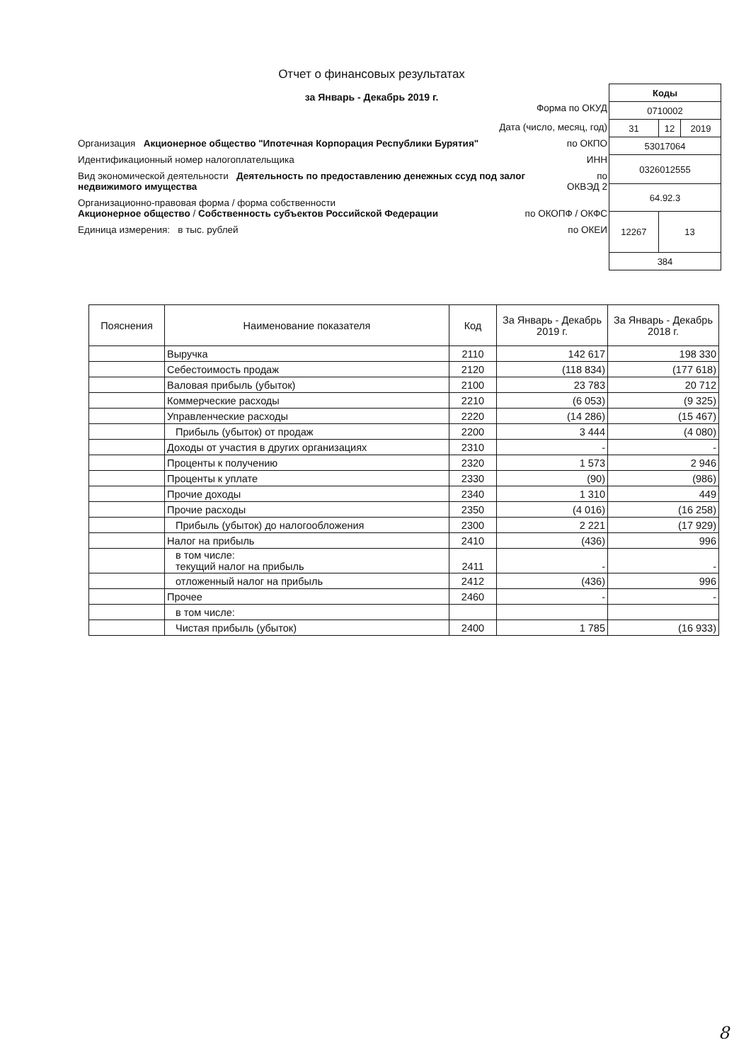Отчет о финансовых результатах
за Январь - Декабрь 2019 г.
Форма по ОКУД
Дата (число, месяц, год)
Организация Акционерное общество "Ипотечная Корпорация Республики Бурятия" по ОКПО
Идентификационный номер налогоплательщика ИНН
Вид экономической деятельности Деятельность по предоставлению денежных ссуд под залог недвижимого имущества по ОКВЭД 2
Организационно-правовая форма / форма собственности
Акционерное общество / Собственность субъектов Российской Федерации по ОКОПФ / ОКФС
Единица измерения: в тыс. рублей по ОКЕИ
| Коды | | |
| 0710002 | | |
| 31 | 12 | 2019 |
| 53017064 | | |
| 0326012555 | | |
| 64.92.3 | | |
| 12267 | 13 | |
| 384 | | |
| Пояснения | Наименование показателя | Код | За Январь - Декабрь 2019 г. | За Январь - Декабрь 2018 г. |
| --- | --- | --- | --- | --- |
| | Выручка | 2110 | 142 617 | 198 330 |
| | Себестоимость продаж | 2120 | (118 834) | (177 618) |
| | Валовая прибыль (убыток) | 2100 | 23 783 | 20 712 |
| | Коммерческие расходы | 2210 | (6 053) | (9 325) |
| | Управленческие расходы | 2220 | (14 286) | (15 467) |
| | Прибыль (убыток) от продаж | 2200 | 3 444 | (4 080) |
| | Доходы от участия в других организациях | 2310 | - | - |
| | Проценты к получению | 2320 | 1 573 | 2 946 |
| | Проценты к уплате | 2330 | (90) | (986) |
| | Прочие доходы | 2340 | 1 310 | 449 |
| | Прочие расходы | 2350 | (4 016) | (16 258) |
| | Прибыль (убыток) до налогообложения | 2300 | 2 221 | (17 929) |
| | Налог на прибыль | 2410 | (436) | 996 |
| | в том числе: текущий налог на прибыль | 2411 | - | - |
| | отложенный налог на прибыль | 2412 | (436) | 996 |
| | Прочее | 2460 | - | - |
| | в том числе: | | | |
| | Чистая прибыль (убыток) | 2400 | 1 785 | (16 933) |
8